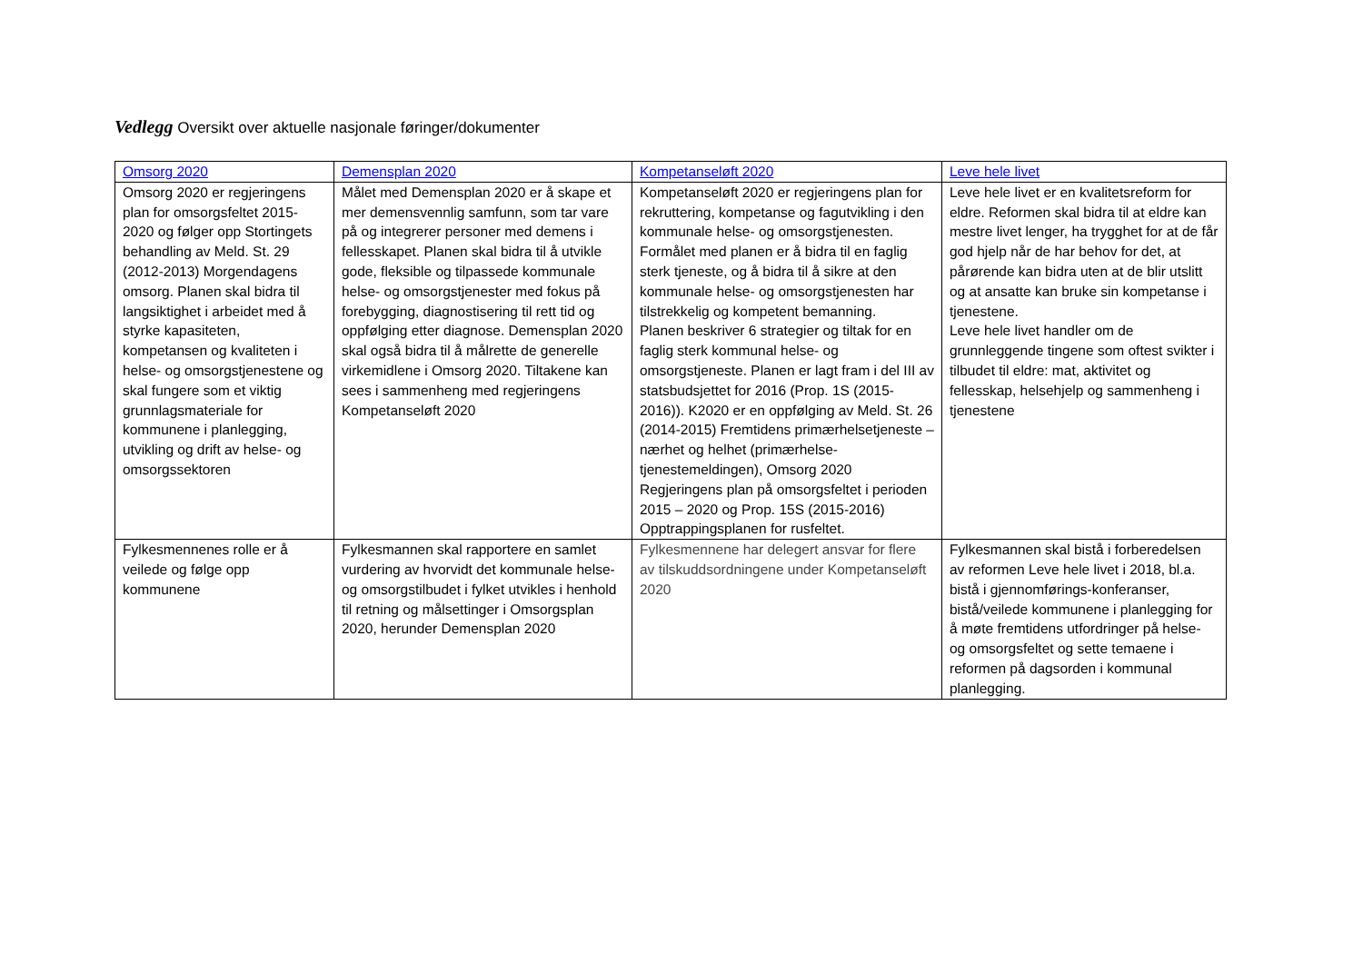Vedlegg Oversikt over aktuelle nasjonale føringer/dokumenter
| Omsorg 2020 | Demensplan 2020 | Kompetanseløft 2020 | Leve hele livet |
| --- | --- | --- | --- |
| Omsorg 2020 er regjeringens plan for omsorgsfeltet 2015-2020 og følger opp Stortingets behandling av Meld. St. 29 (2012-2013) Morgendagens omsorg. Planen skal bidra til langsiktighet i arbeidet med å styrke kapasiteten, kompetansen og kvaliteten i helse- og omsorgstjenestene og skal fungere som et viktig grunnlagsmateriale for kommunene i planlegging, utvikling og drift av helse- og omsorgssektoren | Målet med Demensplan 2020 er å skape et mer demensvennlig samfunn, som tar vare på og integrerer personer med demens i fellesskapet. Planen skal bidra til å utvikle gode, fleksible og tilpassede kommunale helse- og omsorgstjenester med fokus på forebygging, diagnostisering til rett tid og oppfølging etter diagnose. Demensplan 2020 skal også bidra til å målrette de generelle virkemidlene i Omsorg 2020. Tiltakene kan sees i sammenheng med regjeringens Kompetanseløft 2020 | Kompetanseløft 2020 er regjeringens plan for rekruttering, kompetanse og fagutvikling i den kommunale helse- og omsorgstjenesten. Formålet med planen er å bidra til en faglig sterk tjeneste, og å bidra til å sikre at den kommunale helse- og omsorgstjenesten har tilstrekkelig og kompetent bemanning. Planen beskriver 6 strategier og tiltak for en faglig sterk kommunal helse- og omsorgstjeneste. Planen er lagt fram i del III av statsbudsjettet for 2016 (Prop. 1S (2015-2016)). K2020 er en oppfølging av Meld. St. 26 (2014-2015) Fremtidens primærhelsetjeneste – nærhet og helhet (primærhelse-tjenestemeldingen), Omsorg 2020 Regjeringens plan på omsorgsfeltet i perioden 2015 – 2020 og Prop. 15S (2015-2016) Opptrappingsplanen for rusfeltet. | Leve hele livet er en kvalitetsreform for eldre. Reformen skal bidra til at eldre kan mestre livet lenger, ha trygghet for at de får god hjelp når de har behov for det, at pårørende kan bidra uten at de blir utslitt og at ansatte kan bruke sin kompetanse i tjenestene. Leve hele livet handler om de grunnleggende tingene som oftest svikter i tilbudet til eldre: mat, aktivitet og fellesskap, helsehjelp og sammenheng i tjenestene |
| Fylkesmennenes rolle er å veilede og følge opp kommunene | Fylkesmannen skal rapportere en samlet vurdering av hvorvidt det kommunale helse- og omsorgstilbudet i fylket utvikles i henhold til retning og målsettinger i Omsorgsplan 2020, herunder Demensplan 2020 | Fylkesmennene har delegert ansvar for flere av tilskuddsordningene under Kompetanseløft 2020 | Fylkesmannen skal bistå i forberedelsen av reformen Leve hele livet i 2018, bl.a. bistå i gjennomførings-konferanser, bistå/veilede kommunene i planlegging for å møte fremtidens utfordringer på helse- og omsorgsfeltet og sette temaene i reformen på dagsorden i kommunal planlegging. |